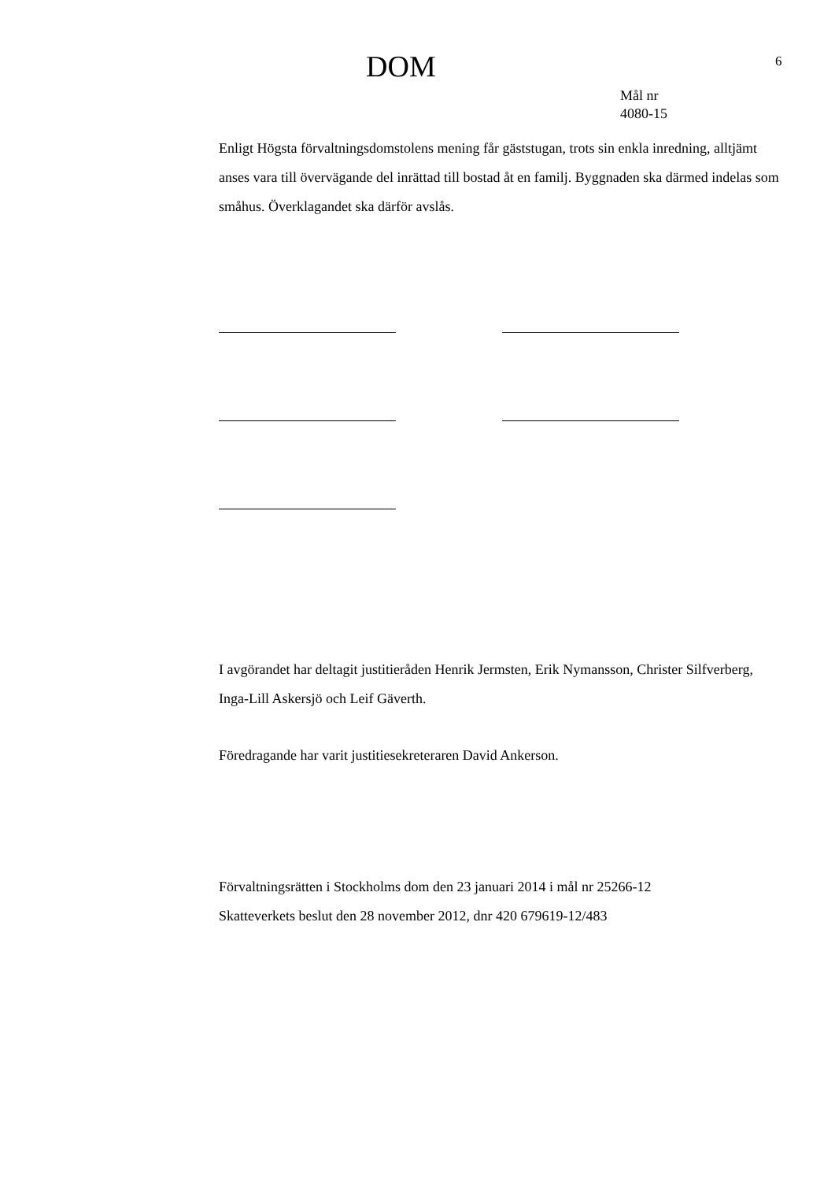DOM 6
Mål nr
4080-15
Enligt Högsta förvaltningsdomstolens mening får gäststugan, trots sin enkla inredning, alltjämt anses vara till övervägande del inrättad till bostad åt en familj. Byggnaden ska därmed indelas som småhus. Överklagandet ska därför avslås.
I avgörandet har deltagit justitieråden Henrik Jermsten, Erik Nymansson, Christer Silfverberg, Inga-Lill Askersjö och Leif Gäverth.
Föredragande har varit justitiesekreteraren David Ankerson.
Förvaltningsrätten i Stockholms dom den 23 januari 2014 i mål nr 25266-12
Skatteverkets beslut den 28 november 2012, dnr 420 679619-12/483